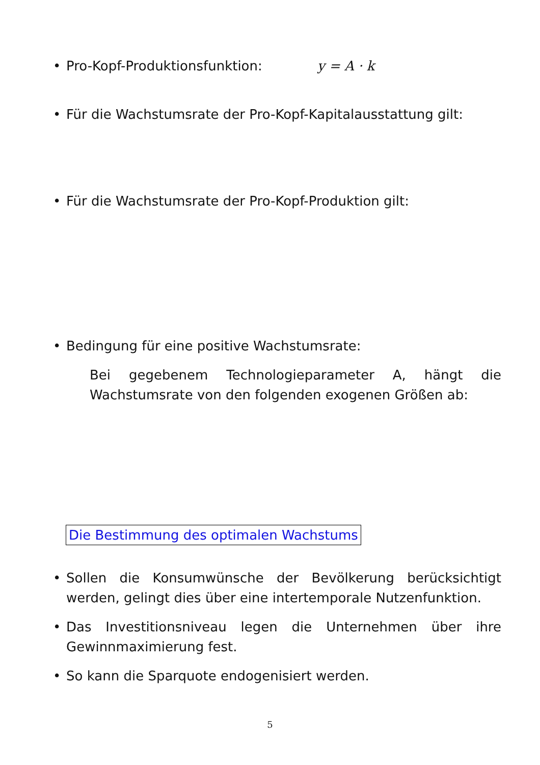• Pro-Kopf-Produktionsfunktion: y = A · k
• Für die Wachstumsrate der Pro-Kopf-Kapitalausstattung gilt:
• Für die Wachstumsrate der Pro-Kopf-Produktion gilt:
• Bedingung für eine positive Wachstumsrate:
Bei gegebenem Technologieparameter A, hängt die Wachstumsrate von den folgenden exogenen Größen ab:
Die Bestimmung des optimalen Wachstums
• Sollen die Konsumwünsche der Bevölkerung berücksichtigt werden, gelingt dies über eine intertemporale Nutzenfunktion.
• Das Investitionsniveau legen die Unternehmen über ihre Gewinnmaximierung fest.
• So kann die Sparquote endogenisiert werden.
5